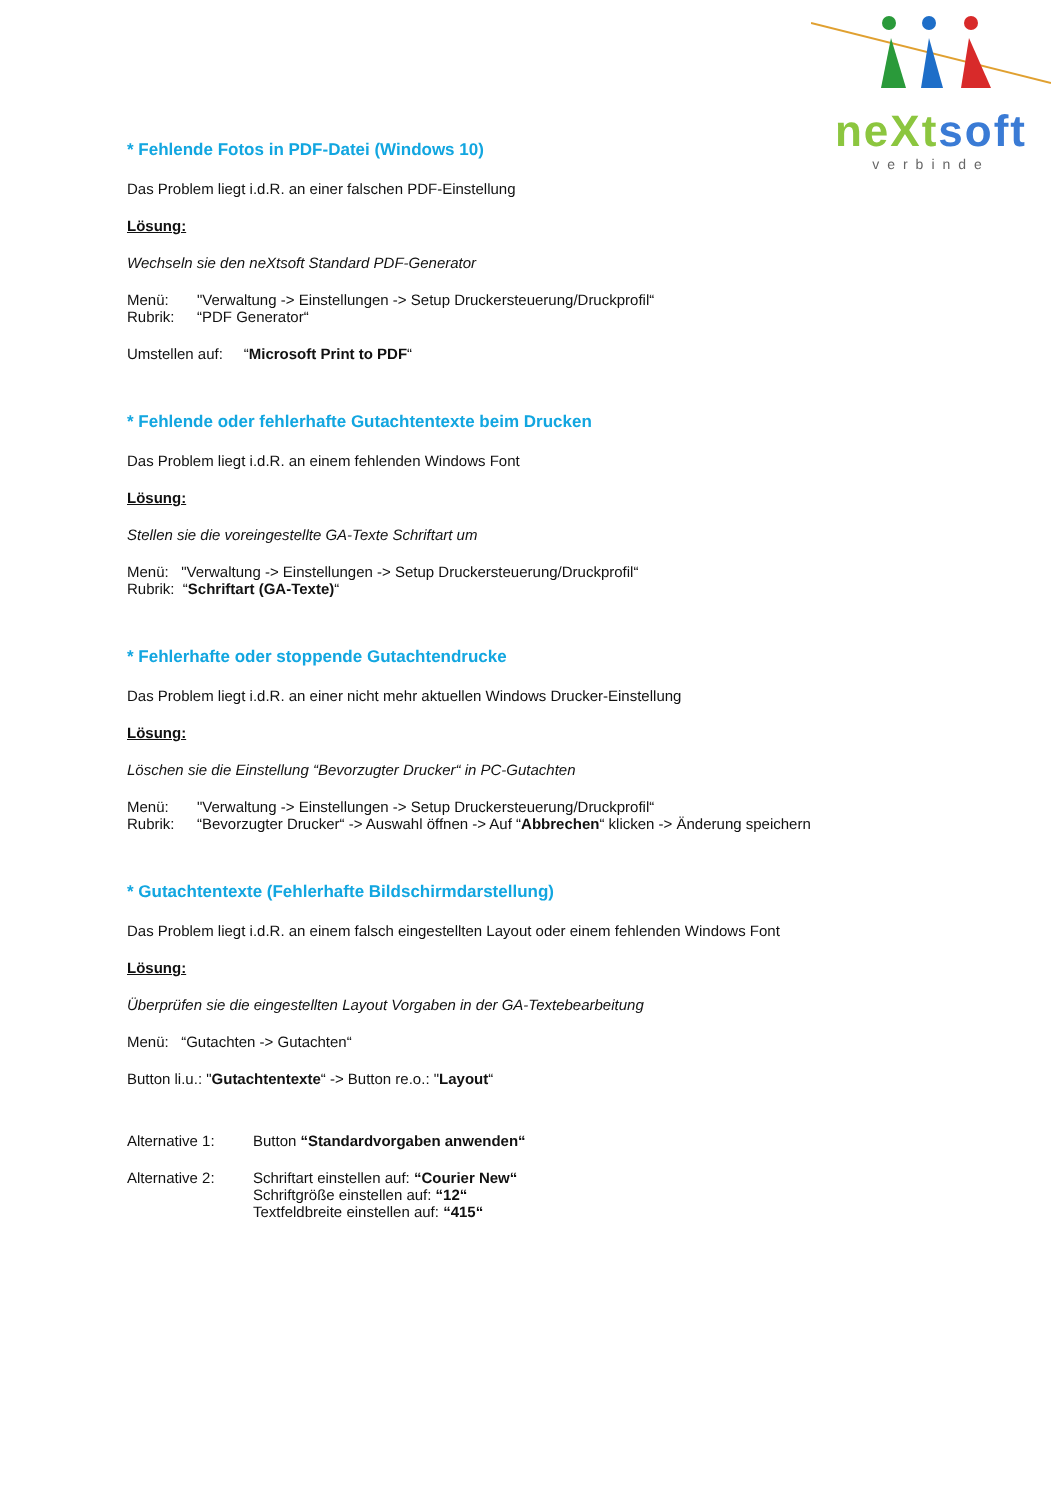neXt soft
verbinde
* Fehlende Fotos in PDF-Datei (Windows 10)
Das Problem liegt i.d.R. an einer falschen PDF-Einstellung
Lösung:
Wechseln sie den neXtsoft Standard PDF-Generator
Menü: "Verwaltung -> Einstellungen -> Setup Druckersteuerung/Druckprofil“
Rubrik: “PDF Generator“
Umstellen auf: “Microsoft Print to PDF“
* Fehlende oder fehlerhafte Gutachtentexte beim Drucken
Das Problem liegt i.d.R. an einem fehlenden Windows Font
Lösung:
Stellen sie die voreingestellte GA-Texte Schriftart um
Menü: "Verwaltung -> Einstellungen -> Setup Druckersteuerung/Druckprofil“
Rubrik: “Schriftart (GA-Texte)“
* Fehlerhafte oder stoppende Gutachtendrucke
Das Problem liegt i.d.R. an einer nicht mehr aktuellen Windows Drucker-Einstellung
Lösung:
Löschen sie die Einstellung “Bevorzugter Drucker“ in PC-Gutachten
Menü: "Verwaltung -> Einstellungen -> Setup Druckersteuerung/Druckprofil“
Rubrik: “Bevorzugter Drucker“ -> Auswahl öffnen -> Auf “Abbrechen“ klicken -> Änderung speichern
* Gutachtentexte (Fehlerhafte Bildschirmdarstellung)
Das Problem liegt i.d.R. an einem falsch eingestellten Layout oder einem fehlenden Windows Font
Lösung:
Überprüfen sie die eingestellten Layout Vorgaben in der GA-Textebearbeitung
Menü: “Gutachten -> Gutachten“
Button li.u.: "Gutachtentexte“ -> Button re.o.: "Layout“
Alternative 1: Button “Standardvorgaben anwenden“
Alternative 2: Schriftart einstellen auf: “Courier New“
Schriftgröße einstellen auf: “12“
Textfeldbreite einstellen auf: “415“